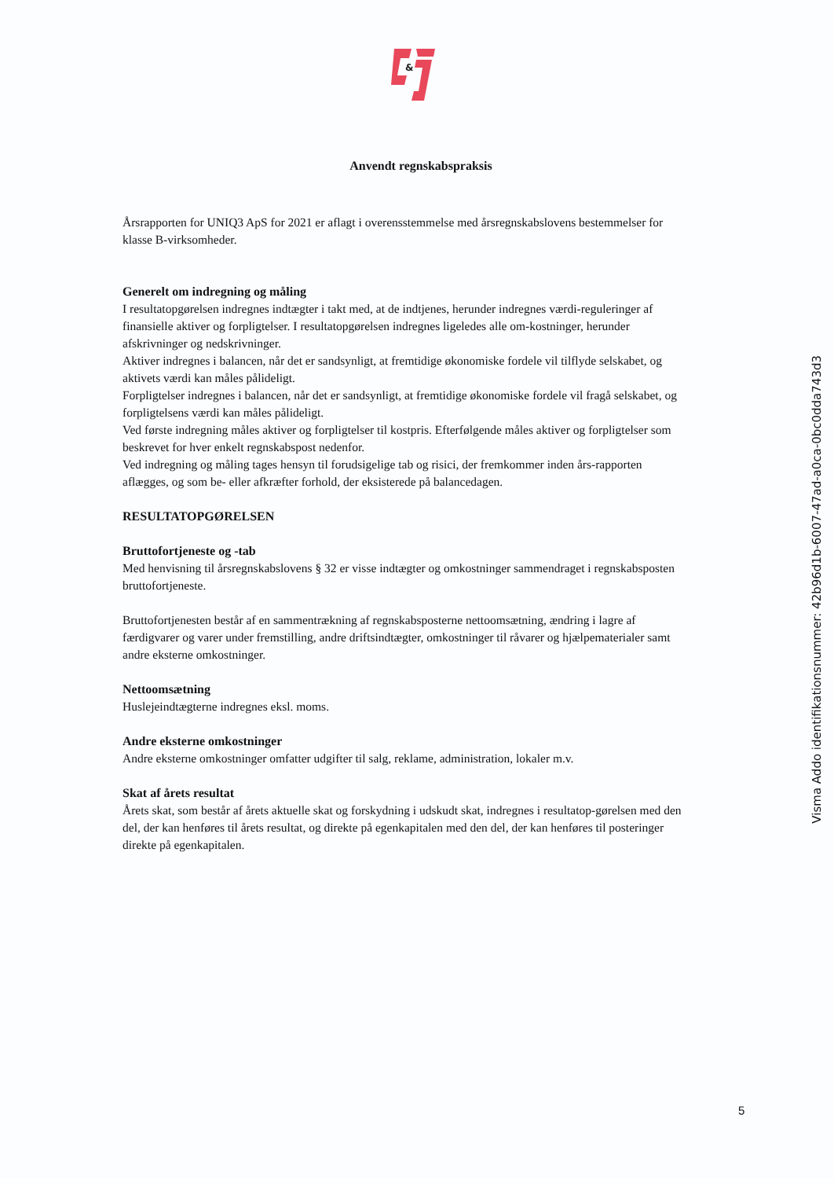&
Anvendt regnskabspraksis
Årsrapporten for UNIQ3 ApS for 2021 er aflagt i overensstemmelse med årsregnskabslovens bestemmelser for klasse B-virksomheder.
Generelt om indregning og måling
I resultatopgørelsen indregnes indtægter i takt med, at de indtjenes, herunder indregnes værdi-reguleringer af finansielle aktiver og forpligtelser. I resultatopgørelsen indregnes ligeledes alle om-kostninger, herunder afskrivninger og nedskrivninger.
Aktiver indregnes i balancen, når det er sandsynligt, at fremtidige økonomiske fordele vil tilflyde selskabet, og aktivets værdi kan måles pålideligt.
Forpligtelser indregnes i balancen, når det er sandsynligt, at fremtidige økonomiske fordele vil fragå selskabet, og forpligtelsens værdi kan måles pålideligt.
Ved første indregning måles aktiver og forpligtelser til kostpris. Efterfølgende måles aktiver og forpligtelser som beskrevet for hver enkelt regnskabspost nedenfor.
Ved indregning og måling tages hensyn til forudsigelige tab og risici, der fremkommer inden års-rapporten aflægges, og som be- eller afkræfter forhold, der eksisterede på balancedagen.
RESULTATOPGØRELSEN
Bruttofortjeneste og -tab
Med henvisning til årsregnskabslovens § 32 er visse indtægter og omkostninger sammendraget i regnskabsposten bruttofortjeneste.
Bruttofortjenesten består af en sammentrækning af regnskabsposterne nettoomsætning, ændring i lagre af færdigvarer og varer under fremstilling, andre driftsindtægter, omkostninger til råvarer og hjælpematerialer samt andre eksterne omkostninger.
Nettoomsætning
Huslejeindtægterne indregnes eksl. moms.
Andre eksterne omkostninger
Andre eksterne omkostninger omfatter udgifter til salg, reklame, administration, lokaler m.v.
Skat af årets resultat
Årets skat, som består af årets aktuelle skat og forskydning i udskudt skat, indregnes i resultatop-gørelsen med den del, der kan henføres til årets resultat, og direkte på egenkapitalen med den del, der kan henføres til posteringer direkte på egenkapitalen.
Visma Addo identifikationsnummer: 42b96d1b-6007-47ad-a0ca-0bc0dda743d3
5